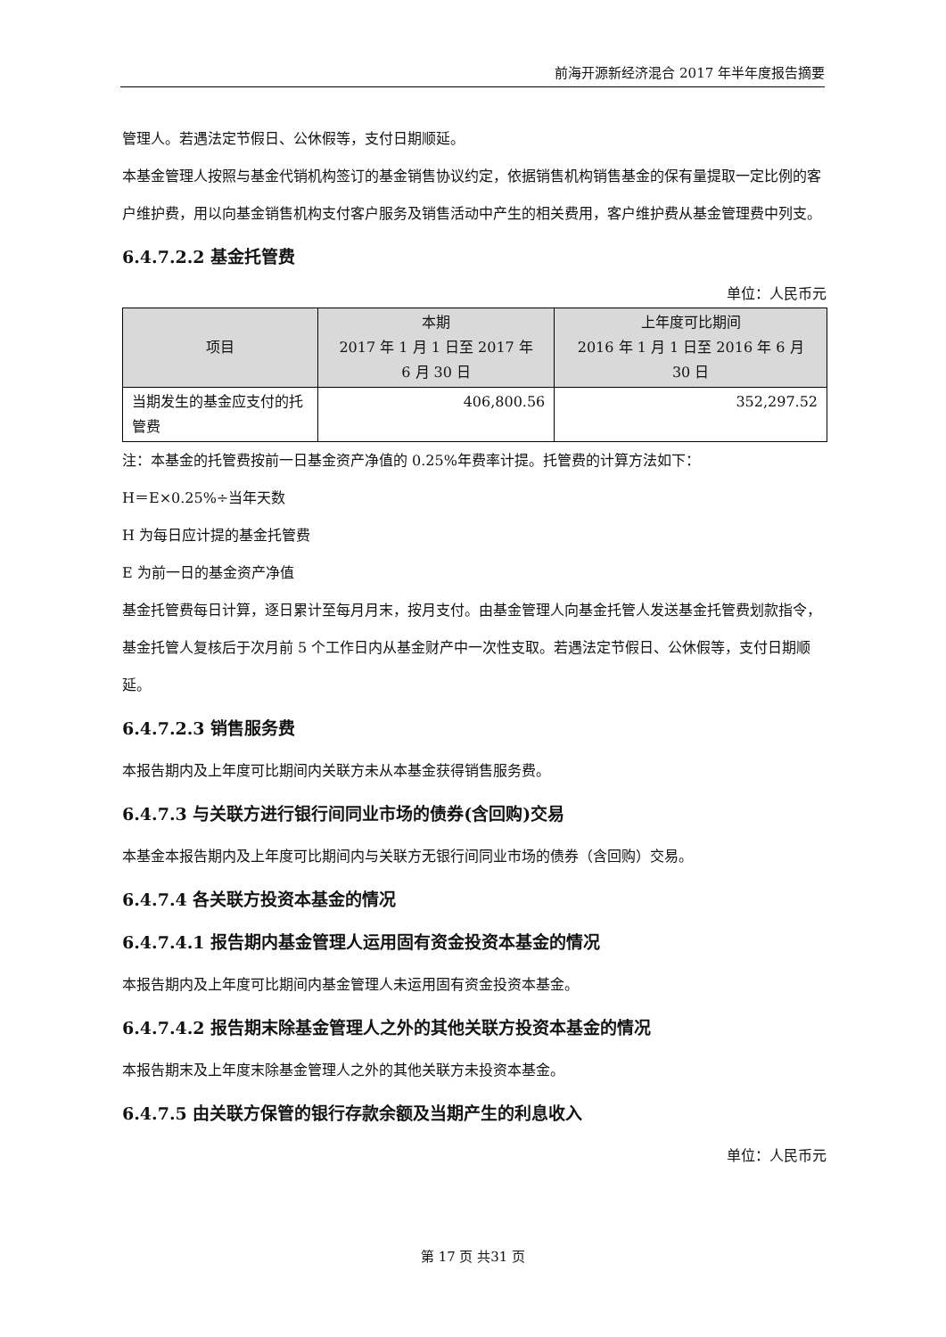前海开源新经济混合 2017 年半年度报告摘要
管理人。若遇法定节假日、公休假等，支付日期顺延。
本基金管理人按照与基金代销机构签订的基金销售协议约定，依据销售机构销售基金的保有量提取一定比例的客户维护费，用以向基金销售机构支付客户服务及销售活动中产生的相关费用，客户维护费从基金管理费中列支。
6.4.7.2.2 基金托管费
单位：人民币元
| 项目 | 本期 2017 年 1 月 1 日至 2017 年 6 月 30 日 | 上年度可比期间 2016 年 1 月 1 日至 2016 年 6 月 30 日 |
| --- | --- | --- |
| 当期发生的基金应支付的托管费 | 406,800.56 | 352,297.52 |
注：本基金的托管费按前一日基金资产净值的 0.25%年费率计提。托管费的计算方法如下：
H＝E×0.25%÷当年天数
H 为每日应计提的基金托管费
E 为前一日的基金资产净值
基金托管费每日计算，逐日累计至每月月末，按月支付。由基金管理人向基金托管人发送基金托管费划款指令，基金托管人复核后于次月前 5 个工作日内从基金财产中一次性支取。若遇法定节假日、公休假等，支付日期顺延。
6.4.7.2.3 销售服务费
本报告期内及上年度可比期间内关联方未从本基金获得销售服务费。
6.4.7.3 与关联方进行银行间同业市场的债券(含回购)交易
本基金本报告期内及上年度可比期间内与关联方无银行间同业市场的债券（含回购）交易。
6.4.7.4 各关联方投资本基金的情况
6.4.7.4.1 报告期内基金管理人运用固有资金投资本基金的情况
本报告期内及上年度可比期间内基金管理人未运用固有资金投资本基金。
6.4.7.4.2 报告期末除基金管理人之外的其他关联方投资本基金的情况
本报告期末及上年度末除基金管理人之外的其他关联方未投资本基金。
6.4.7.5 由关联方保管的银行存款余额及当期产生的利息收入
单位：人民币元
第 17 页 共31 页